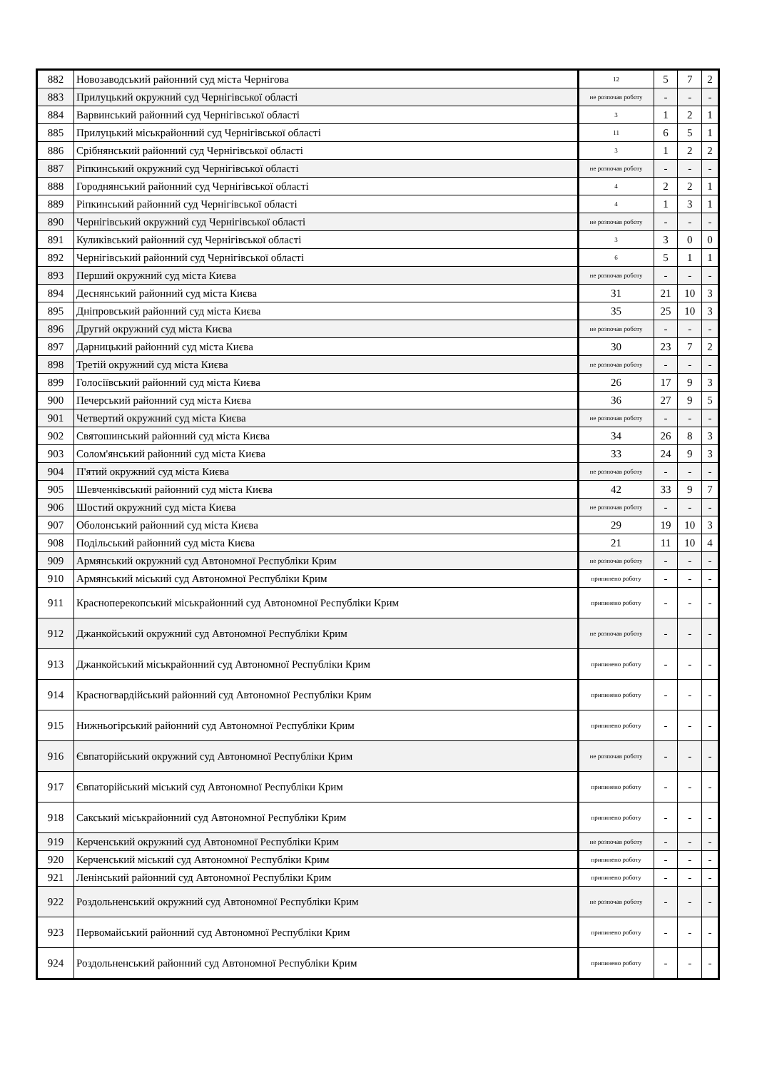| 882 | Новозаводський районний суд міста Чернігова | 12 | 5 | 7 | 2 |
| 883 | Прилуцький окружний суд Чернігівської області | не розпочав роботу | - | - | - |
| 884 | Варвинський районний суд Чернігівської області | 3 | 1 | 2 | 1 |
| 885 | Прилуцький міськрайонний суд Чернігівської області | 11 | 6 | 5 | 1 |
| 886 | Срібнянський районний суд Чернігівської області | 3 | 1 | 2 | 2 |
| 887 | Ріпкинський окружний суд Чернігівської області | не розпочав роботу | - | - | - |
| 888 | Городнянський районний суд Чернігівської області | 4 | 2 | 2 | 1 |
| 889 | Ріпкинський районний суд Чернігівської області | 4 | 1 | 3 | 1 |
| 890 | Чернігівський окружний суд Чернігівської області | не розпочав роботу | - | - | - |
| 891 | Куликівський районний суд Чернігівської області | 3 | 3 | 0 | 0 |
| 892 | Чернігівський районний суд Чернігівської області | 6 | 5 | 1 | 1 |
| 893 | Перший окружний суд міста Києва | не розпочав роботу | - | - | - |
| 894 | Деснянський районний суд міста Києва | 31 | 21 | 10 | 3 |
| 895 | Дніпровський районний суд міста Києва | 35 | 25 | 10 | 3 |
| 896 | Другий окружний суд міста Києва | не розпочав роботу | - | - | - |
| 897 | Дарницький районний суд міста Києва | 30 | 23 | 7 | 2 |
| 898 | Третій окружний суд міста Києва | не розпочав роботу | - | - | - |
| 899 | Голосіївський районний суд міста Києва | 26 | 17 | 9 | 3 |
| 900 | Печерський районний суд міста Києва | 36 | 27 | 9 | 5 |
| 901 | Четвертий окружний суд міста Києва | не розпочав роботу | - | - | - |
| 902 | Святошинський районний суд міста Києва | 34 | 26 | 8 | 3 |
| 903 | Солом'янський районний суд міста Києва | 33 | 24 | 9 | 3 |
| 904 | П'ятий окружний суд міста Києва | не розпочав роботу | - | - | - |
| 905 | Шевченківський районний суд міста Києва | 42 | 33 | 9 | 7 |
| 906 | Шостий окружний суд міста Києва | не розпочав роботу | - | - | - |
| 907 | Оболонський районний суд міста Києва | 29 | 19 | 10 | 3 |
| 908 | Подільський районний суд міста Києва | 21 | 11 | 10 | 4 |
| 909 | Армянський окружний суд Автономної Республіки Крим | не розпочав роботу | - | - | - |
| 910 | Армянський міський суд Автономної Республіки Крим | припинено роботу | - | - | - |
| 911 | Красноперекопський міськрайонний суд Автономної Республіки Крим | припинено роботу | - | - | - |
| 912 | Джанкойський окружний суд Автономної Республіки Крим | не розпочав роботу | - | - | - |
| 913 | Джанкойський міськрайонний суд Автономної Республіки Крим | припинено роботу | - | - | - |
| 914 | Красногвардійський районний суд Автономної Республіки Крим | припинено роботу | - | - | - |
| 915 | Нижньогірський районний суд Автономної Республіки Крим | припинено роботу | - | - | - |
| 916 | Євпаторійський окружний суд Автономної Республіки Крим | не розпочав роботу | - | - | - |
| 917 | Євпаторійський міський суд Автономної Республіки Крим | припинено роботу | - | - | - |
| 918 | Сакський міськрайонний суд Автономної Республіки Крим | припинено роботу | - | - | - |
| 919 | Керченський окружний суд Автономної Республіки Крим | не розпочав роботу | - | - | - |
| 920 | Керченський міський суд Автономної Республіки Крим | припинено роботу | - | - | - |
| 921 | Ленінський районний суд Автономної Республіки Крим | припинено роботу | - | - | - |
| 922 | Роздольненський окружний суд Автономної Республіки Крим | не розпочав роботу | - | - | - |
| 923 | Первомайський районний суд Автономної Республіки Крим | припинено роботу | - | - | - |
| 924 | Роздольненський районний суд Автономної Республіки Крим | припинено роботу | - | - | - |